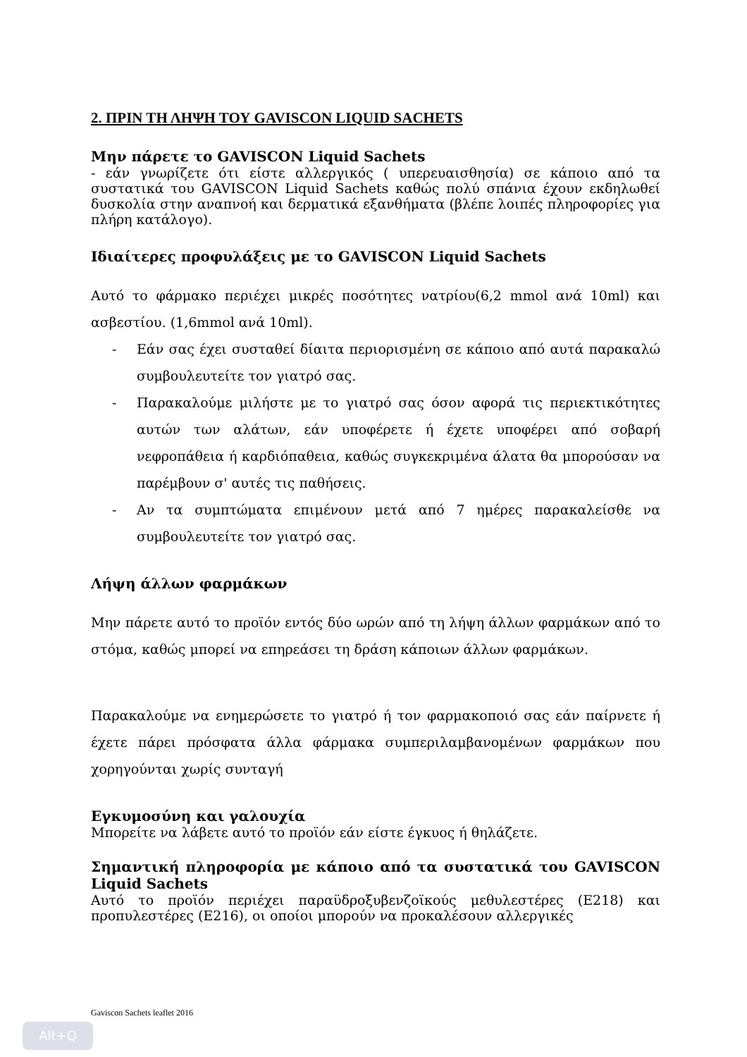2. ΠΡΙΝ ΤΗ ΛΗΨΗ ΤΟΥ GAVISCON LIQUID SACHETS
Μην πάρετε το GAVISCON Liquid Sachets
- εάν γνωρίζετε ότι είστε αλλεργικός ( υπερευαισθησία) σε κάποιο από τα συστατικά του GAVISCON Liquid Sachets καθώς πολύ σπάνια έχουν εκδηλωθεί δυσκολία στην αναπνοή και δερματικά εξανθήματα (βλέπε λοιπές πληροφορίες για πλήρη κατάλογο).
Ιδιαίτερες προφυλάξεις με το GAVISCON Liquid Sachets
Αυτό το φάρμακο περιέχει μικρές ποσότητες νατρίου(6,2 mmol ανά 10ml) και ασβεστίου. (1,6mmol ανά 10ml).
- Εάν σας έχει συσταθεί δίαιτα περιορισμένη σε κάποιο από αυτά παρακαλώ συμβουλευτείτε τον γιατρό σας.
- Παρακαλούμε μιλήστε με το γιατρό σας όσον αφορά τις περιεκτικότητες αυτών των αλάτων, εάν υποφέρετε ή έχετε υποφέρει από σοβαρή νεφροπάθεια ή καρδιόπαθεια, καθώς συγκεκριμένα άλατα θα μπορούσαν να παρέμβουν σ' αυτές τις παθήσεις.
- Αν τα συμπτώματα επιμένουν μετά από 7 ημέρες παρακαλείσθε να συμβουλευτείτε τον γιατρό σας.
Λήψη άλλων φαρμάκων
Μην πάρετε αυτό το προϊόν εντός δύο ωρών από τη λήψη άλλων φαρμάκων από το στόμα, καθώς μπορεί να επηρεάσει τη δράση κάποιων άλλων φαρμάκων.
Παρακαλούμε να ενημερώσετε το γιατρό ή τον φαρμακοποιό σας εάν παίρνετε ή έχετε πάρει πρόσφατα άλλα φάρμακα συμπεριλαμβανομένων φαρμάκων που χορηγούνται χωρίς συνταγή
Εγκυμοσύνη και γαλουχία
Μπορείτε να λάβετε αυτό το προϊόν εάν είστε έγκυος ή θηλάζετε.
Σημαντική πληροφορία με κάποιο από τα συστατικά του GAVISCON Liquid Sachets
Αυτό το προϊόν περιέχει παραϋδροξυβενζοϊκούς μεθυλεστέρες (E218) και προπυλεστέρες (E216), οι οποίοι μπορούν να προκαλέσουν αλλεργικές
Gaviscon Sachets leaflet 2016
Alt+Q